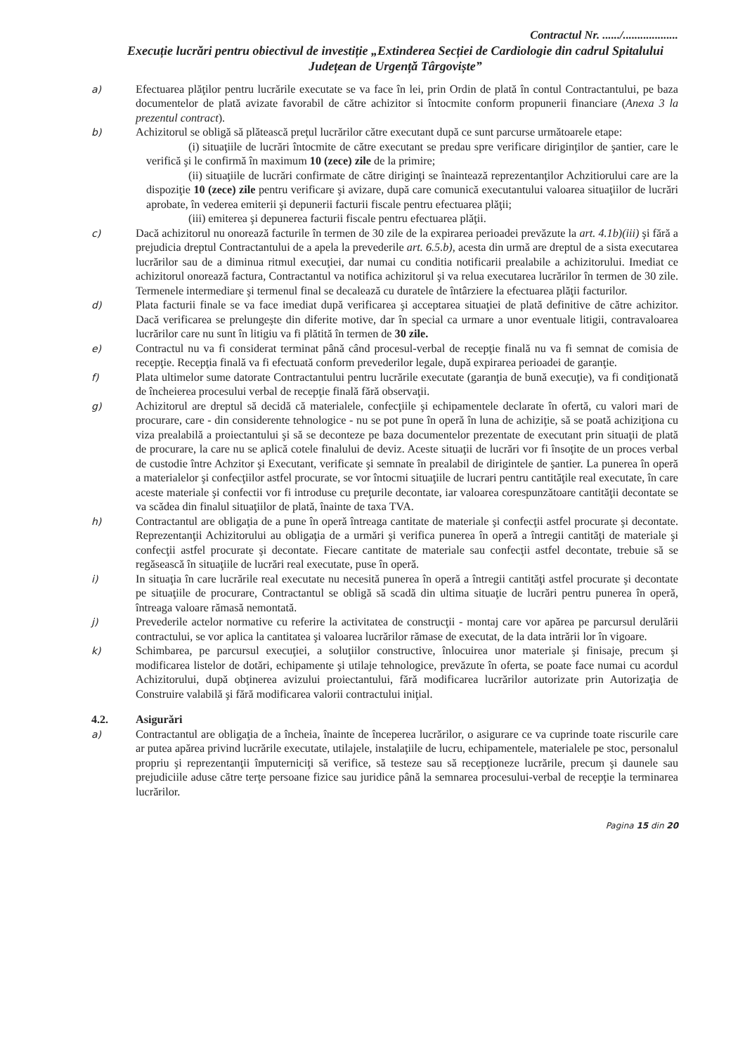Contractul Nr. ....../...................
Execuție lucrări pentru obiectivul de investiție „Extinderea Secției de Cardiologie din cadrul Spitalului Județean de Urgență Târgoviște”
a)
Efectuarea plăţilor pentru lucrările executate se va face în lei, prin Ordin de plată în contul Contractantului, pe baza documentelor de plată avizate favorabil de către achizitor si întocmite conform propunerii financiare (Anexa 3 la prezentul contract).
b)
Achizitorul se obligă să plătească preţul lucrărilor către executant după ce sunt parcurse următoarele etape:
(i) situaţiile de lucrări întocmite de către executant se predau spre verificare diriginţilor de şantier, care le verifică şi le confirmă în maximum 10 (zece) zile de la primire;
(ii) situaţiile de lucrări confirmate de către diriginţi se înaintează reprezentanţilor Achzitiorului care are la dispoziţie 10 (zece) zile pentru verificare şi avizare, după care comunică executantului valoarea situaţiilor de lucrări aprobate, în vederea emiterii şi depunerii facturii fiscale pentru efectuarea plăţii;
(iii) emiterea şi depunerea facturii fiscale pentru efectuarea plăţii.
c)
Dacă achizitorul nu onorează facturile în termen de 30 zile de la expirarea perioadei prevăzute la art. 4.1b)(iii) şi fără a prejudicia dreptul Contractantului de a apela la prevederile art. 6.5.b), acesta din urmă are dreptul de a sista executarea lucrărilor sau de a diminua ritmul execuţiei, dar numai cu conditia notificarii prealabile a achizitorului. Imediat ce achizitorul onorează factura, Contractantul va notifica achizitorul şi va relua executarea lucrărilor în termen de 30 zile. Termenele intermediare şi termenul final se decalează cu duratele de întârziere la efectuarea plăţii facturilor.
d)
Plata facturii finale se va face imediat după verificarea şi acceptarea situaţiei de plată definitive de către achizitor. Dacă verificarea se prelungeşte din diferite motive, dar în special ca urmare a unor eventuale litigii, contravaloarea lucrărilor care nu sunt în litigiu va fi plătită în termen de 30 zile.
e)
Contractul nu va fi considerat terminat până când procesul-verbal de recepţie finală nu va fi semnat de comisia de recepţie. Recepţia finală va fi efectuată conform prevederilor legale, după expirarea perioadei de garanţie.
f)
Plata ultimelor sume datorate Contractantului pentru lucrările executate (garanţia de bună execuţie), va fi condiţionată de încheierea procesului verbal de recepţie finală fără observaţii.
g)
Achizitorul are dreptul să decidă că materialele, confecţiile şi echipamentele declarate în ofertă, cu valori mari de procurare, care - din considerente tehnologice - nu se pot pune în operă în luna de achiziţie, să se poată achiziţiona cu viza prealabilă a proiectantului şi să se deconteze pe baza documentelor prezentate de executant prin situaţii de plată de procurare, la care nu se aplică cotele finalului de deviz. Aceste situaţii de lucrări vor fi însoţite de un proces verbal de custodie între Achzitor şi Executant, verificate şi semnate în prealabil de dirigintele de şantier. La punerea în operă a materialelor şi confecţiilor astfel procurate, se vor întocmi situaţiile de lucrari pentru cantităţile real executate, în care aceste materiale şi confectii vor fi introduse cu preţurile decontate, iar valoarea corespunzătoare cantităţii decontate se va scădea din finalul situaţiilor de plată, înainte de taxa TVA.
h)
Contractantul are obligaţia de a pune în operă întreaga cantitate de materiale şi confecţii astfel procurate şi decontate. Reprezentanţii Achizitorului au obligaţia de a urmări şi verifica punerea în operă a întregii cantităţi de materiale şi confecţii astfel procurate şi decontate. Fiecare cantitate de materiale sau confecţii astfel decontate, trebuie să se regăsească în situaţiile de lucrări real executate, puse în operă.
i)
In situaţia în care lucrările real executate nu necesită punerea în operă a întregii cantităţi astfel procurate şi decontate pe situaţiile de procurare, Contractantul se obligă să scadă din ultima situaţie de lucrări pentru punerea în operă, întreaga valoare rămasă nemontată.
j)
Prevederile actelor normative cu referire la activitatea de construcţii - montaj care vor apărea pe parcursul derulării contractului, se vor aplica la cantitatea şi valoarea lucrărilor rămase de executat, de la data intrării lor în vigoare.
k)
Schimbarea, pe parcursul execuţiei, a soluţiilor constructive, înlocuirea unor materiale şi finisaje, precum şi modificarea listelor de dotări, echipamente şi utilaje tehnologice, prevăzute în oferta, se poate face numai cu acordul Achizitorului, după obţinerea avizului proiectantului, fără modificarea lucrărilor autorizate prin Autorizaţia de Construire valabilă şi fără modificarea valorii contractului iniţial.
4.2. Asigurări
a)
Contractantul are obligaţia de a încheia, înainte de începerea lucrărilor, o asigurare ce va cuprinde toate riscurile care ar putea apărea privind lucrările executate, utilajele, instalaţiile de lucru, echipamentele, materialele pe stoc, personalul propriu şi reprezentanţii împuterniciţi să verifice, să testeze sau să recepţioneze lucrările, precum şi daunele sau prejudiciile aduse către terţe persoane fizice sau juridice până la semnarea procesului-verbal de recepţie la terminarea lucrărilor.
Pagina 15 din 20